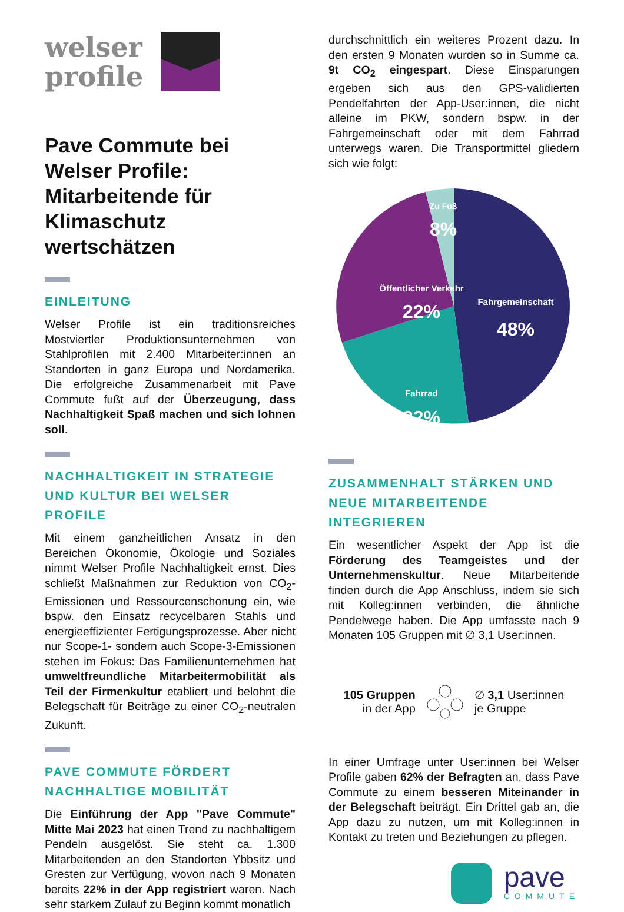welser
profile
Pave Commute bei Welser Profile: Mitarbeitende für Klimaschutz wertschätzen
EINLEITUNG
Welser Profile ist ein traditionsreiches Mostviertler Produktionsunternehmen von Stahlprofilen mit 2.400 Mitarbeiter:innen an Standorten in ganz Europa und Nordamerika. Die erfolgreiche Zusammenarbeit mit Pave Commute fußt auf der Überzeugung, dass Nachhaltigkeit Spaß machen und sich lohnen soll.
NACHHALTIGKEIT IN STRATEGIE UND KULTUR BEI WELSER PROFILE
Mit einem ganzheitlichen Ansatz in den Bereichen Ökonomie, Ökologie und Soziales nimmt Welser Profile Nachhaltigkeit ernst. Dies schließt Maßnahmen zur Reduktion von CO<sub>2</sub>-Emissionen und Ressourcenschonung ein, wie bspw. den Einsatz recycelbaren Stahls und energieeffizienter Fertigungsprozesse. Aber nicht nur Scope-1- sondern auch Scope-3-Emissionen stehen im Fokus: Das Familienunternehmen hat umweltfreundliche Mitarbeitermobilität als Teil der Firmenkultur etabliert und belohnt die Belegschaft für Beiträge zu einer CO<sub>2</sub>-neutralen Zukunft.
PAVE COMMUTE FÖRDERT NACHHALTIGE MOBILITÄT
Die Einführung der App "Pave Commute" Mitte Mai 2023 hat einen Trend zu nachhaltigem Pendeln ausgelöst. Sie steht ca. 1.300 Mitarbeitenden an den Standorten Ybbsitz und Gresten zur Verfügung, wovon nach 9 Monaten bereits 22% in der App registriert waren. Nach sehr starkem Zulauf zu Beginn kommt monatlich
durchschnittlich ein weiteres Prozent dazu. In den ersten 9 Monaten wurden so in Summe ca. 9t CO<sub>2</sub> eingespart. Diese Einsparungen ergeben sich aus den GPS-validierten Pendelfahrten der App-User:innen, die nicht alleine im PKW, sondern bspw. in der Fahrgemeinschaft oder mit dem Fahrrad unterwegs waren. Die Transportmittel gliedern sich wie folgt:
Zu Fuß
8%
Öffentlicher Verkehr
22%
Fahrgemeinschaft
48%
Fahrrad
22%
ZUSAMMENHALT STÄRKEN UND NEUE MITARBEITENDE INTEGRIEREN
Ein wesentlicher Aspekt der App ist die Förderung des Teamgeistes und der Unternehmenskultur. Neue Mitarbeitende finden durch die App Anschluss, indem sie sich mit Kolleg:innen verbinden, die ähnliche Pendelwege haben. Die App umfasste nach 9 Monaten 105 Gruppen mit ∅ 3,1 User:innen.
105 Gruppen
in der App
∅ 3,1 User:innen
je Gruppe
In einer Umfrage unter User:innen bei Welser Profile gaben 62% der Befragten an, dass Pave Commute zu einem besseren Miteinander in der Belegschaft beiträgt. Ein Drittel gab an, die App dazu zu nutzen, um mit Kolleg:innen in Kontakt zu treten und Beziehungen zu pflegen.
pave
COMMUTE